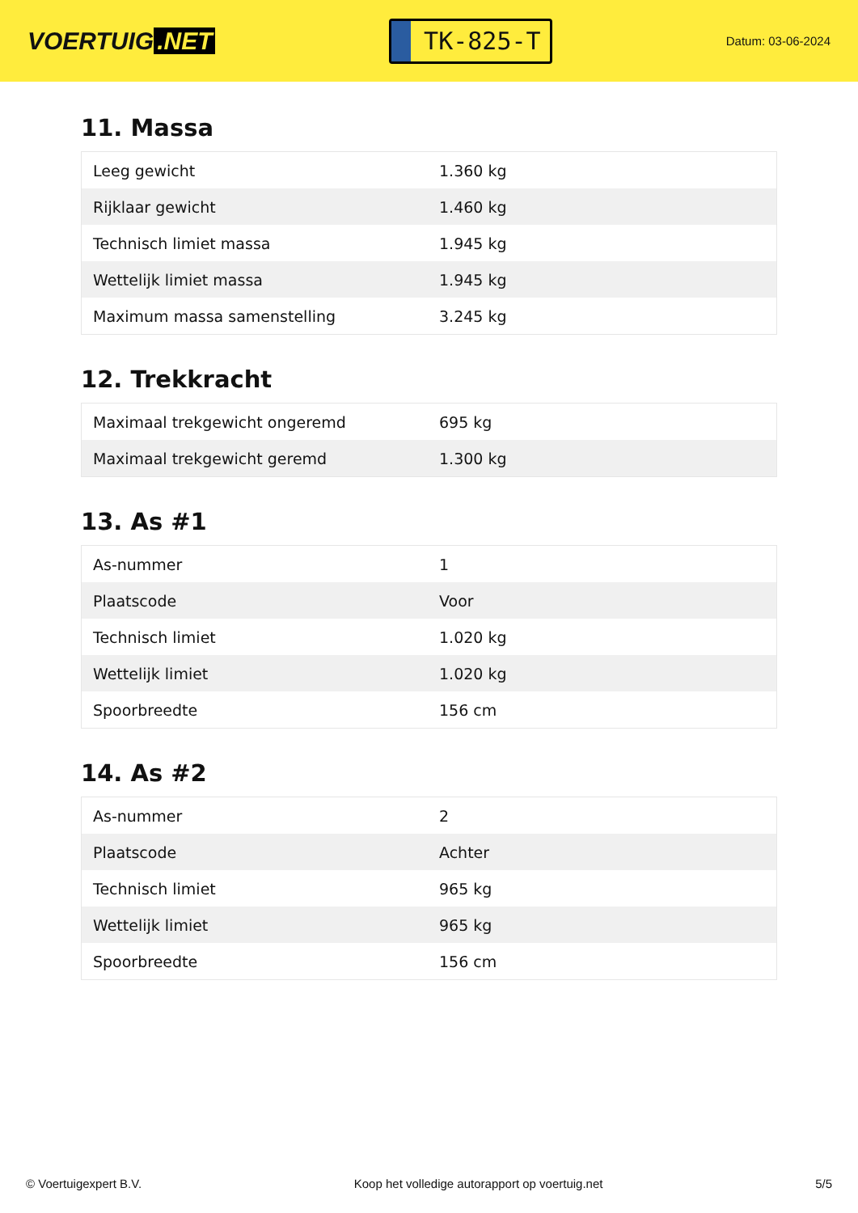VOERTUIG.NET
TK-825-T
Datum: 03-06-2024
11. Massa
| Leeg gewicht | 1.360 kg |
| Rijklaar gewicht | 1.460 kg |
| Technisch limiet massa | 1.945 kg |
| Wettelijk limiet massa | 1.945 kg |
| Maximum massa samenstelling | 3.245 kg |
12. Trekkracht
| Maximaal trekgewicht ongeremd | 695 kg |
| Maximaal trekgewicht geremd | 1.300 kg |
13. As #1
| As-nummer | 1 |
| Plaatscode | Voor |
| Technisch limiet | 1.020 kg |
| Wettelijk limiet | 1.020 kg |
| Spoorbreedte | 156 cm |
14. As #2
| As-nummer | 2 |
| Plaatscode | Achter |
| Technisch limiet | 965 kg |
| Wettelijk limiet | 965 kg |
| Spoorbreedte | 156 cm |
© Voertuigexpert B.V. Koop het volledige autorapport op voertuig.net 5/5